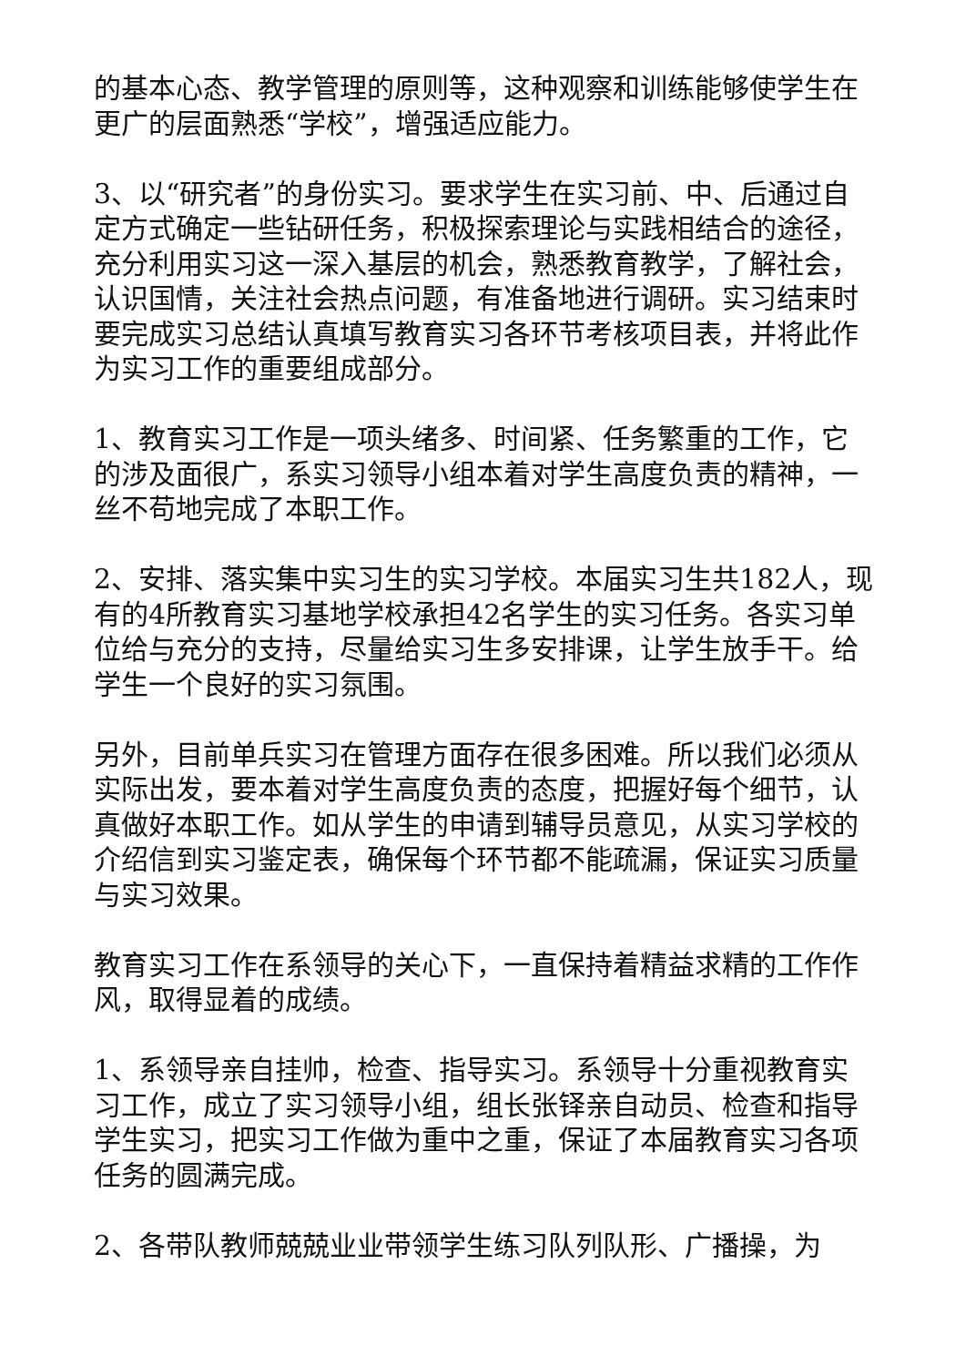的基本心态、教学管理的原则等，这种观察和训练能够使学生在更广的层面熟悉“学校”，增强适应能力。
3、以“研究者”的身份实习。要求学生在实习前、中、后通过自定方式确定一些钻研任务，积极探索理论与实践相结合的途径，充分利用实习这一深入基层的机会，熟悉教育教学，了解社会，认识国情，关注社会热点问题，有准备地进行调研。实习结束时要完成实习总结认真填写教育实习各环节考核项目表，并将此作为实习工作的重要组成部分。
1、教育实习工作是一项头绪多、时间紧、任务繁重的工作，它的涉及面很广，系实习领导小组本着对学生高度负责的精神，一丝不苟地完成了本职工作。
2、安排、落实集中实习生的实习学校。本届实习生共182人，现有的4所教育实习基地学校承担42名学生的实习任务。各实习单位给与充分的支持，尽量给实习生多安排课，让学生放手干。给学生一个良好的实习氛围。
另外，目前单兵实习在管理方面存在很多困难。所以我们必须从实际出发，要本着对学生高度负责的态度，把握好每个细节，认真做好本职工作。如从学生的申请到辅导员意见，从实习学校的介绍信到实习鉴定表，确保每个环节都不能疏漏，保证实习质量与实习效果。
教育实习工作在系领导的关心下，一直保持着精益求精的工作作风，取得显着的成绩。
1、系领导亲自挂帅，检查、指导实习。系领导十分重视教育实习工作，成立了实习领导小组，组长张铎亲自动员、检查和指导学生实习，把实习工作做为重中之重，保证了本届教育实习各项任务的圆满完成。
2、各带队教师兢兢业业带领学生练习队列队形、广播操，为